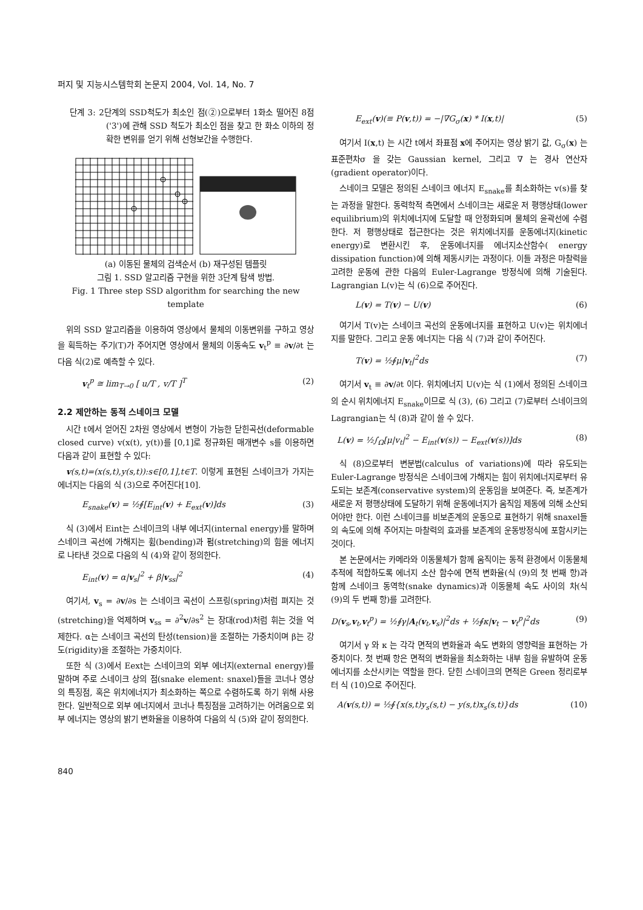퍼지 및 지능시스템학회 논문지 2004, Vol. 14, No. 7
단계 3: 2단계의 SSD척도가 최소인 점(②)으로부터 1화소 떨어진 8점('3')에 관해 SSD 척도가 최소인 점을 찾고 한 화소 이하의 정확한 변위를 얻기 위해 선형보간을 수행한다.
(a) 이동된 물체의 검색순서 (b) 재구성된 템플릿
그림 1. SSD 알고리즘 구현을 위한 3단계 탐색 방법.
Fig. 1 Three step SSD algorithm for searching the new template
위의 SSD 알고리즘을 이용하여 영상에서 물체의 이동변위를 구하고 영상을 획득하는 주기(T)가 주어지면 영상에서 물체의 이동속도 v<sub>t</sub><sup>p</sup> ≡ ∂v/∂t 는 다음 식(2)로 예측할 수 있다.
v<sub>t</sub><sup>p</sup> ≅ lim<sub>T→0</sub> [ u/T , v/T ]<sup>T</sup> (2)
2.2 제안하는 동적 스네이크 모델
시간 t에서 얻어진 2차원 영상에서 변형이 가능한 닫힌곡선(deformable closed curve) v(x(t), y(t))를 [0,1]로 정규화된 매개변수 s를 이용하면 다음과 같이 표현할 수 있다:
v(s,t)=(x(s,t),y(s,t)):s∈[0,1],t∈T. 이렇게 표현된 스네이크가 가지는 에너지는 다음의 식 (3)으로 주어진다[10].
E<sub>snake</sub>(v) = ½∮[E<sub>int</sub>(v) + E<sub>ext</sub>(v)]ds (3)
식 (3)에서 Eint는 스네이크의 내부 에너지(internal energy)를 말하며 스네이크 곡선에 가해지는 휨(bending)과 펌(stretching)의 힘을 에너지로 나타낸 것으로 다음의 식 (4)와 같이 정의한다.
E<sub>int</sub>(v) = α|v<sub>s</sub>|<sup>2</sup> + β|v<sub>ss</sub>|<sup>2</sup> (4)
여기서, v<sub>s</sub> = ∂v/∂s 는 스네이크 곡선이 스프링(spring)처럼 펴지는 것(stretching)을 억제하며 v<sub>ss</sub> = ∂<sup>2</sup>v/∂s<sup>2</sup> 는 장대(rod)처럼 휘는 것을 억제한다. α는 스네이크 곡선의 탄성(tension)을 조절하는 가중치이며 β는 강도(rigidity)을 조절하는 가중치이다.
또한 식 (3)에서 Eext는 스네이크의 외부 에너지(external energy)를 말하며 주로 스네이크 상의 점(snake element: snaxel)들을 코너나 영상의 특징점, 혹은 위치에너지가 최소화하는 쪽으로 수렴하도록 하기 위해 사용한다. 일반적으로 외부 에너지에서 코너나 특징점을 고려하기는 어려움으로 외부 에너지는 영상의 밝기 변화율을 이용하여 다음의 식 (5)와 같이 정의한다.
E<sub>ext</sub>(v)(≡ P(v,t)) = −|∇G<sub>σ</sub>(x) * I(x,t)| (5)
여기서 I(x,t) 는 시간 t에서 좌표점 x에 주어지는 영상 밝기 값, G<sub>σ</sub>(x) 는 표준편차σ 을 갖는 Gaussian kernel, 그리고 ∇ 는 경사 연산자(gradient operator)이다.
스네이크 모델은 정의된 스네이크 에너지 E<sub>snake</sub>를 최소화하는 v(s)를 찾는 과정을 말한다. 동력학적 측면에서 스네이크는 새로운 저 평행상태(lower equilibrium)의 위치에너지에 도달할 때 안정화되며 물체의 윤곽선에 수렴한다. 저 평행상태로 접근한다는 것은 위치에너지를 운동에너지(kinetic energy)로 변환시킨 후, 운동에너지를 에너지소산함수( energy dissipation function)에 의해 제동시키는 과정이다. 이들 과정은 마찰력을 고려한 운동에 관한 다음의 Euler-Lagrange 방정식에 의해 기술된다. Lagrangian L(v)는 식 (6)으로 주어진다.
L(v) = T(v) − U(v) (6)
여기서 T(v)는 스네이크 곡선의 운동에너지를 표현하고 U(v)는 위치에너지를 말한다. 그리고 운동 에너지는 다음 식 (7)과 같이 주어진다.
T(v) = ½∮μ|v<sub>t</sub>|<sup>2</sup>ds (7)
여기서 v<sub>t</sub> ≡ ∂v/∂t 이다. 위치에너지 U(v)는 식 (1)에서 정의된 스네이크의 순시 위치에너지 E<sub>snake</sub>이므로 식 (3), (6) 그리고 (7)로부터 스네이크의 Lagrangian는 식 (8)과 같이 쓸 수 있다.
L(v) = ½∫<sub>Ω</sub>[μ|v<sub>t</sub>|<sup>2</sup> − E<sub>int</sub>(v(s)) − E<sub>ext</sub>(v(s))]ds (8)
식 (8)으로부터 변분법(calculus of variations)에 따라 유도되는 Euler-Lagrange 방정식은 스네이크에 가해지는 힘이 위치에너지로부터 유도되는 보존계(conservative system)의 운동임을 보여준다. 즉, 보존계가 새로운 저 평행상태에 도달하기 위해 운동에너지가 움직임 제동에 의해 소산되어야만 한다. 이런 스네이크를 비보존계의 운동으로 표현하기 위해 snaxel들의 속도에 의해 주어지는 마찰력의 효과를 보존계의 운동방정식에 포함시키는 것이다.
본 논문에서는 카메라와 이동물체가 함께 움직이는 동적 환경에서 이동물체추적에 적합하도록 에너지 소산 함수에 면적 변화율(식 (9)의 첫 번째 항)과 함께 스네이크 동역학(snake dynamics)과 이동물체 속도 사이의 차(식 (9)의 두 번째 항)를 고려한다.
D(v<sub>s</sub>,v<sub>t</sub>,v<sub>t</sub><sup>p</sup>) = ½∮γ|A<sub>t</sub>(v<sub>t</sub>,v<sub>s</sub>)|<sup>2</sup>ds + ½∮κ|v<sub>t</sub> − v<sub>t</sub><sup>p</sup>|<sup>2</sup>ds (9)
여기서 γ 와 κ 는 각각 면적의 변화율과 속도 변화의 영향력을 표현하는 가중치이다. 첫 번째 항은 면적의 변화율을 최소화하는 내부 힘을 유발하여 운동에너지를 소산시키는 역할을 한다. 닫힌 스네이크의 면적은 Green 정리로부터 식 (10)으로 주어진다.
A(v(s,t)) = ½∮{x(s,t)y<sub>s</sub>(s,t) − y(s,t)x<sub>s</sub>(s,t)}ds (10)
840